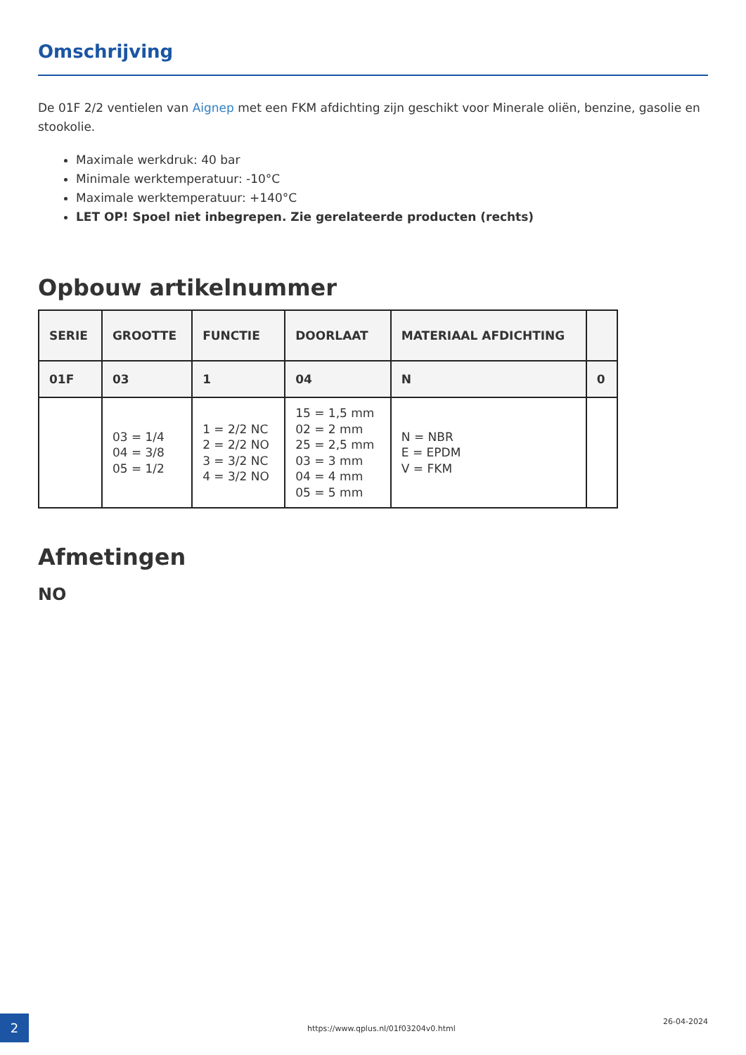Omschrijving
De 01F 2/2 ventielen van Aignep met een FKM afdichting zijn geschikt voor Minerale oliën, benzine, gasolie en stookolie.
Maximale werkdruk: 40 bar
Minimale werktemperatuur: -10°C
Maximale werktemperatuur: +140°C
LET OP! Spoel niet inbegrepen. Zie gerelateerde producten (rechts)
Opbouw artikelnummer
| SERIE | GROOTTE | FUNCTIE | DOORLAAT | MATERIAAL AFDICHTING | |
| --- | --- | --- | --- | --- | --- |
| 01F | 03 | 1 | 04 | N | 0 |
| | 03 = 1/4 04 = 3/8 05 = 1/2 | 1 = 2/2 NC 2 = 2/2 NO 3 = 3/2 NC 4 = 3/2 NO | 15 = 1,5 mm 02 = 2 mm 25 = 2,5 mm 03 = 3 mm 04 = 4 mm 05 = 5 mm | N = NBR E = EPDM V = FKM | |
Afmetingen
NO
2
https://www.qplus.nl/01f03204v0.html
26-04-2024